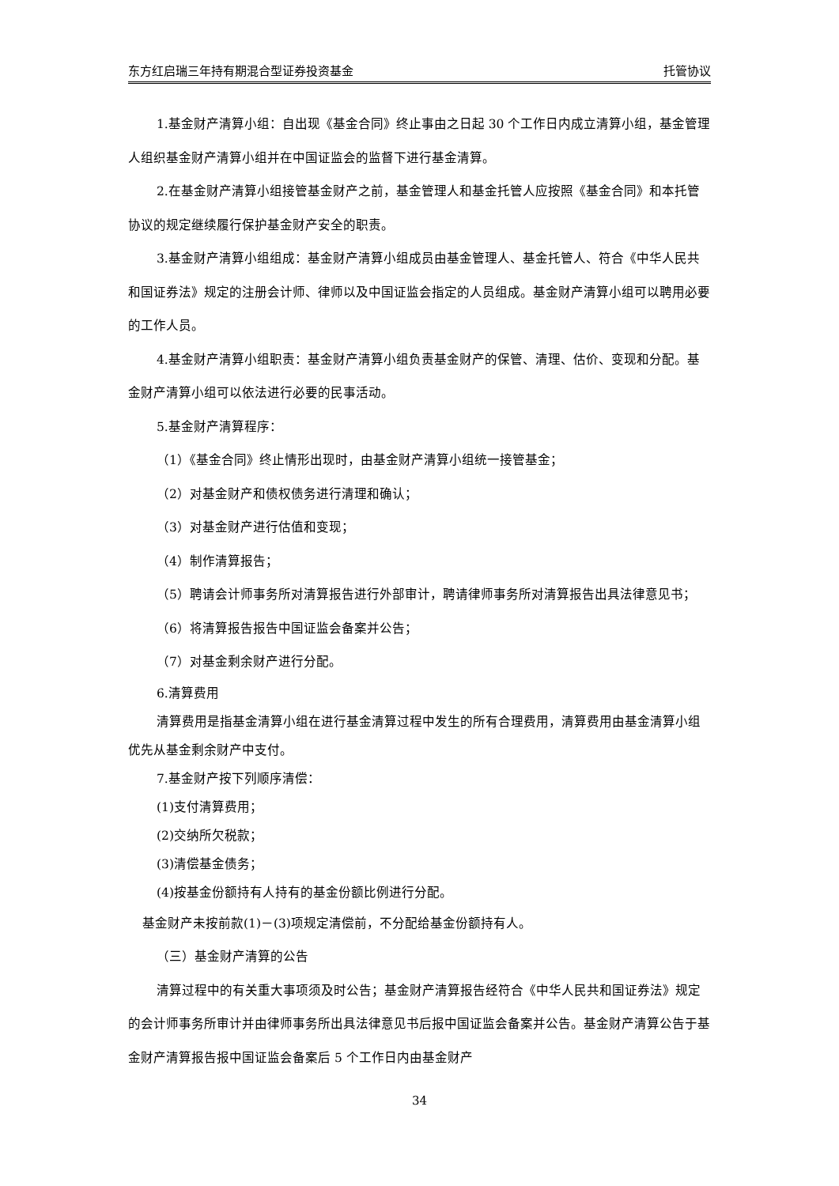东方红启瑞三年持有期混合型证券投资基金 托管协议
1.基金财产清算小组：自出现《基金合同》终止事由之日起 30 个工作日内成立清算小组，基金管理人组织基金财产清算小组并在中国证监会的监督下进行基金清算。
2.在基金财产清算小组接管基金财产之前，基金管理人和基金托管人应按照《基金合同》和本托管协议的规定继续履行保护基金财产安全的职责。
3.基金财产清算小组组成：基金财产清算小组成员由基金管理人、基金托管人、符合《中华人民共和国证券法》规定的注册会计师、律师以及中国证监会指定的人员组成。基金财产清算小组可以聘用必要的工作人员。
4.基金财产清算小组职责：基金财产清算小组负责基金财产的保管、清理、估价、变现和分配。基金财产清算小组可以依法进行必要的民事活动。
5.基金财产清算程序：
（1）《基金合同》终止情形出现时，由基金财产清算小组统一接管基金；
（2）对基金财产和债权债务进行清理和确认；
（3）对基金财产进行估值和变现；
（4）制作清算报告；
（5）聘请会计师事务所对清算报告进行外部审计，聘请律师事务所对清算报告出具法律意见书；
（6）将清算报告报告中国证监会备案并公告；
（7）对基金剩余财产进行分配。
6.清算费用
清算费用是指基金清算小组在进行基金清算过程中发生的所有合理费用，清算费用由基金清算小组优先从基金剩余财产中支付。
7.基金财产按下列顺序清偿：
(1)支付清算费用；
(2)交纳所欠税款；
(3)清偿基金债务；
(4)按基金份额持有人持有的基金份额比例进行分配。
基金财产未按前款(1)－(3)项规定清偿前，不分配给基金份额持有人。
（三）基金财产清算的公告
清算过程中的有关重大事项须及时公告；基金财产清算报告经符合《中华人民共和国证券法》规定的会计师事务所审计并由律师事务所出具法律意见书后报中国证监会备案并公告。基金财产清算公告于基金财产清算报告报中国证监会备案后 5 个工作日内由基金财产
34